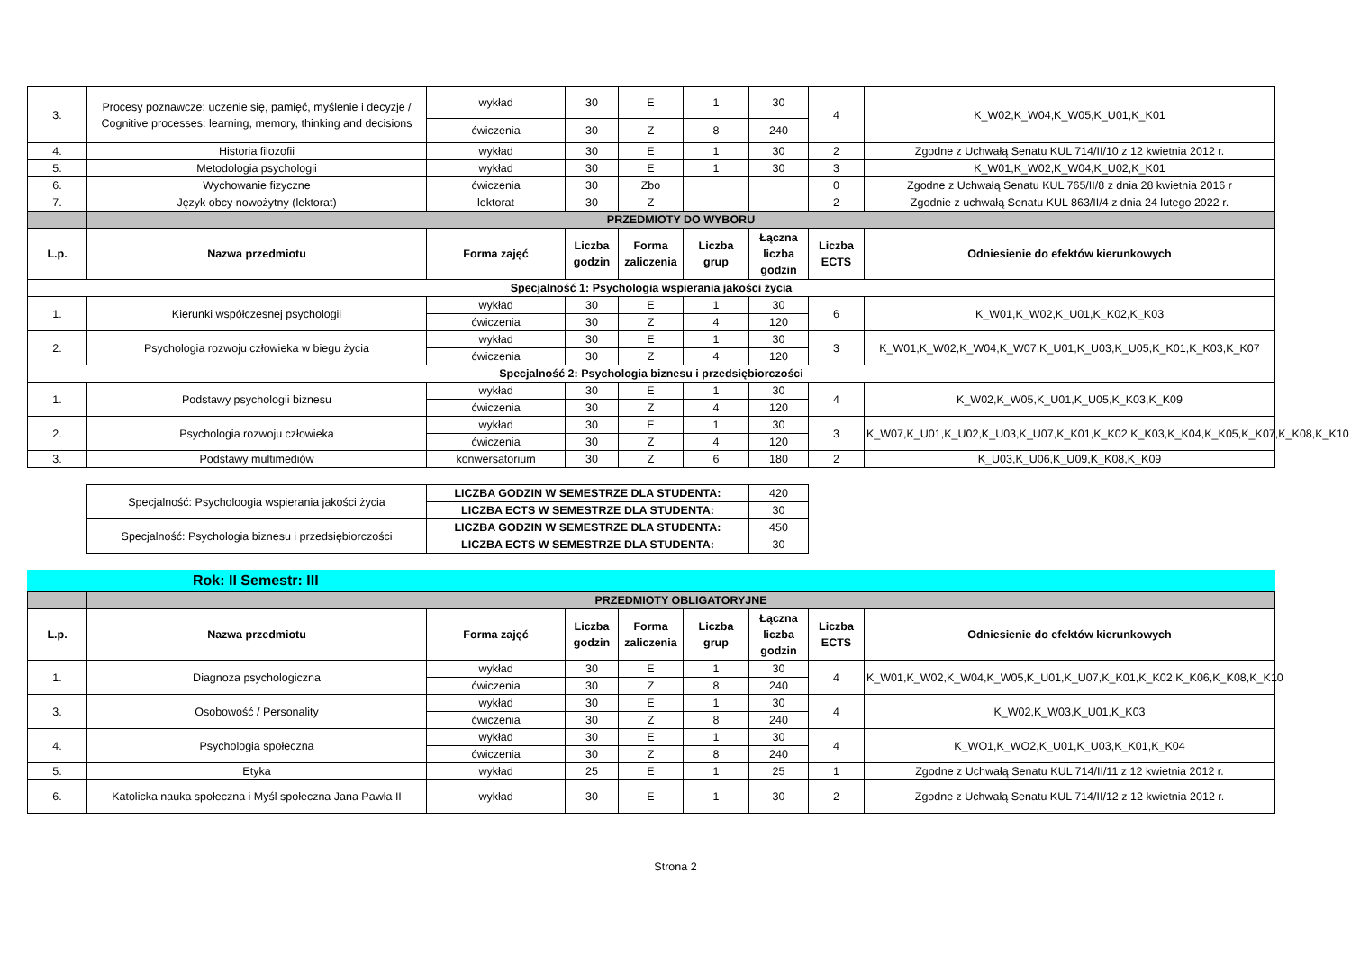| 3. | Procesy poznawcze: uczenie się, pamięć, myślenie i decyzje / Cognitive processes: learning, memory, thinking and decisions | wykład | 30 | E | 1 | 30 | 4 | K_W02,K_W04,K_W05,K_U01,K_K01 |
| | | ćwiczenia | 30 | Z | 8 | 240 | | |
| 4. | Historia filozofii | wykład | 30 | E | 1 | 30 | 2 | Zgodne z Uchwałą Senatu KUL 714/II/10 z 12 kwietnia 2012 r. |
| 5. | Metodologia psychologii | wykład | 30 | E | 1 | 30 | 3 | K_W01,K_W02,K_W04,K_U02,K_K01 |
| 6. | Wychowanie fizyczne | ćwiczenia | 30 | Zbo | | | 0 | Zgodne z Uchwałą Senatu KUL 765/II/8 z dnia 28 kwietnia 2016 r |
| 7. | Język obcy nowożytny (lektorat) | lektorat | 30 | Z | | | 2 | Zgodnie z uchwałą Senatu KUL 863/II/4 z dnia 24 lutego 2022 r. |
| | PRZEDMIOTY DO WYBORU | | | | | | | |
| L.p. | Nazwa przedmiotu | Forma zajęć | Liczba godzin | Forma zaliczenia | Liczba grup | Łączna liczba godzin | Liczba ECTS | Odniesienie do efektów kierunkowych |
| Specjalność 1: Psychologia wspierania jakości życia | | | | | | | | |
| 1. | Kierunki współczesnej psychologii | wykład | 30 | E | 1 | 30 | 6 | K_W01,K_W02,K_U01,K_K02,K_K03 |
| | | ćwiczenia | 30 | Z | 4 | 120 | | |
| 2. | Psychologia rozwoju człowieka w biegu życia | wykład | 30 | E | 1 | 30 | 3 | K_W01,K_W02,K_W04,K_W07,K_U01,K_U03,K_U05,K_K01,K_K03,K_K07 |
| | | ćwiczenia | 30 | Z | 4 | 120 | | |
| Specjalność 2: Psychologia biznesu i przedsiębiorczości | | | | | | | | |
| 1. | Podstawy psychologii biznesu | wykład | 30 | E | 1 | 30 | 4 | K_W02,K_W05,K_U01,K_U05,K_K03,K_K09 |
| | | ćwiczenia | 30 | Z | 4 | 120 | | |
| 2. | Psychologia rozwoju człowieka | wykład | 30 | E | 1 | 30 | 3 | K_W07,K_U01,K_U02,K_U03,K_U07,K_K01,K_K02,K_K03,K_K04,K_K05,K_K07,K_K08,K_K10 |
| | | ćwiczenia | 30 | Z | 4 | 120 | | |
| 3. | Podstawy multimediów | konwersatorium | 30 | Z | 6 | 180 | 2 | K_U03,K_U06,K_U09,K_K08,K_K09 |
| Specjalność: Psycholoogia wspierania jakości życia | LICZBA GODZIN W SEMESTRZE DLA STUDENTA: | 420 |
| | LICZBA ECTS W SEMESTRZE DLA STUDENTA: | 30 |
| Specjalność: Psychologia biznesu i przedsiębiorczości | LICZBA GODZIN W SEMESTRZE DLA STUDENTA: | 450 |
| | LICZBA ECTS W SEMESTRZE DLA STUDENTA: | 30 |
Rok: II Semestr: III
| | PRZEDMIOTY OBLIGATORYJNE | | | | | | | |
| L.p. | Nazwa przedmiotu | Forma zajęć | Liczba godzin | Forma zaliczenia | Liczba grup | Łączna liczba godzin | Liczba ECTS | Odniesienie do efektów kierunkowych |
| 1. | Diagnoza psychologiczna | wykład | 30 | E | 1 | 30 | 4 | K_W01,K_W02,K_W04,K_W05,K_U01,K_U07,K_K01,K_K02,K_K06,K_K08,K_K10 |
| | | ćwiczenia | 30 | Z | 8 | 240 | | |
| 3. | Osobowość / Personality | wykład | 30 | E | 1 | 30 | 4 | K_W02,K_W03,K_U01,K_K03 |
| | | ćwiczenia | 30 | Z | 8 | 240 | | |
| 4. | Psychologia społeczna | wykład | 30 | E | 1 | 30 | 4 | K_WO1,K_WO2,K_U01,K_U03,K_K01,K_K04 |
| | | ćwiczenia | 30 | Z | 8 | 240 | | |
| 5. | Etyka | wykład | 25 | E | 1 | 25 | 1 | Zgodne z Uchwałą Senatu KUL 714/II/11 z 12 kwietnia 2012 r. |
| 6. | Katolicka nauka społeczna i Myśl społeczna Jana Pawła II | wykład | 30 | E | 1 | 30 | 2 | Zgodne z Uchwałą Senatu KUL 714/II/12 z 12 kwietnia 2012 r. |
Strona 2